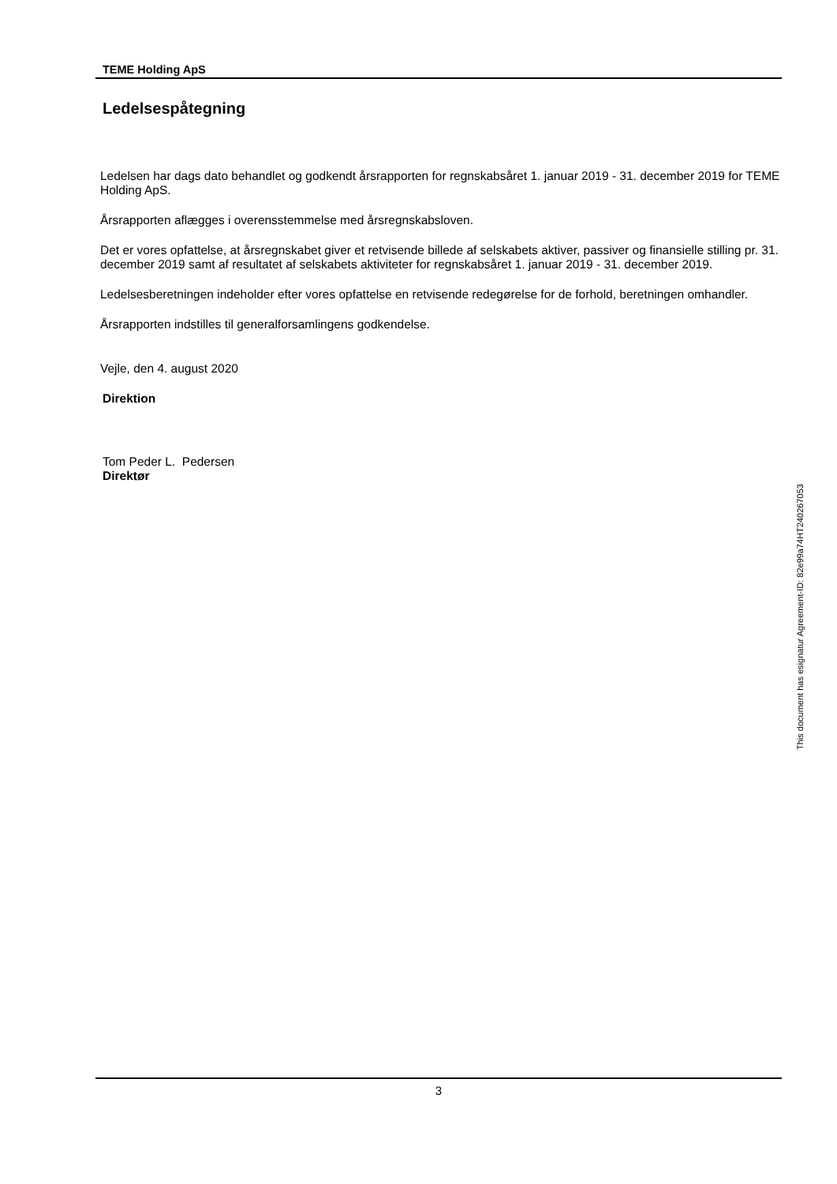TEME Holding ApS
Ledelsespåtegning
Ledelsen har dags dato behandlet og godkendt årsrapporten for regnskabsåret 1. januar 2019 - 31. december 2019 for TEME Holding ApS.
Årsrapporten aflægges i overensstemmelse med årsregnskabsloven.
Det er vores opfattelse, at årsregnskabet giver et retvisende billede af selskabets aktiver, passiver og finansielle stilling pr. 31. december 2019 samt af resultatet af selskabets aktiviteter for regnskabsåret 1. januar 2019 - 31. december 2019.
Ledelsesberetningen indeholder efter vores opfattelse en retvisende redegørelse for de forhold, beretningen omhandler.
Årsrapporten indstilles til generalforsamlingens godkendelse.
Vejle, den 4. august 2020
Direktion
Tom Peder L. Pedersen
Direktør
This document has esignatur Agreement-ID: 82e99a74HT240267053
3